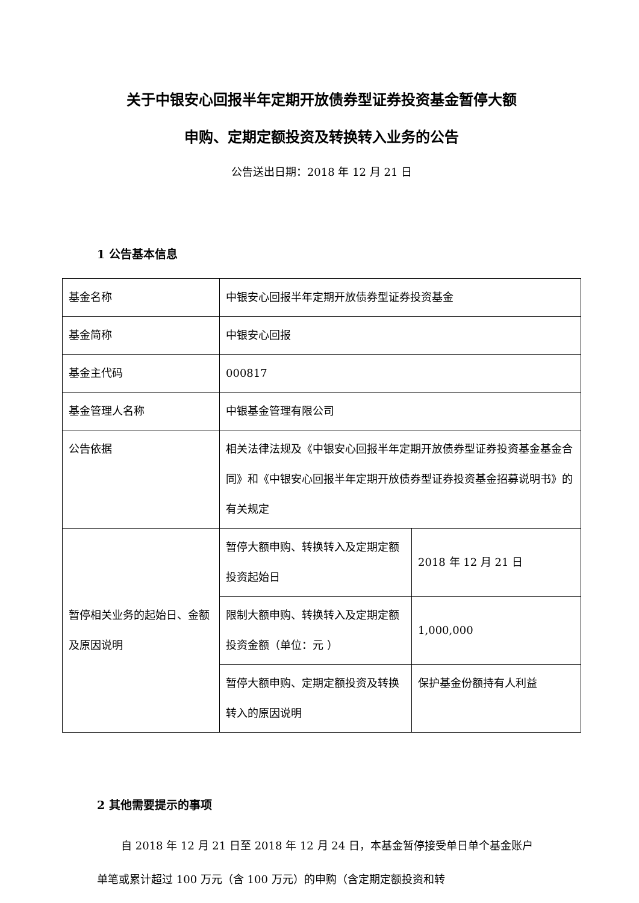关于中银安心回报半年定期开放债券型证券投资基金暂停大额
申购、定期定额投资及转换转入业务的公告
公告送出日期：2018 年 12 月 21 日
1 公告基本信息
| 基金名称 | 中银安心回报半年定期开放债券型证券投资基金 | |
| 基金简称 | 中银安心回报 | |
| 基金主代码 | 000817 | |
| 基金管理人名称 | 中银基金管理有限公司 | |
| 公告依据 | 相关法律法规及《中银安心回报半年定期开放债券型证券投资基金基金合同》和《中银安心回报半年定期开放债券型证券投资基金招募说明书》的有关规定 | |
| 暂停相关业务的起始日、金额及原因说明 | 暂停大额申购、转换转入及定期定额投资起始日 | 2018 年 12 月 21 日 |
| | 限制大额申购、转换转入及定期定额投资金额（单位：元 ） | 1,000,000 |
| | 暂停大额申购、定期定额投资及转换转入的原因说明 | 保护基金份额持有人利益 |
2 其他需要提示的事项
自 2018 年 12 月 21 日至 2018 年 12 月 24 日，本基金暂停接受单日单个基金账户单笔或累计超过 100 万元（含 100 万元）的申购（含定期定额投资和转